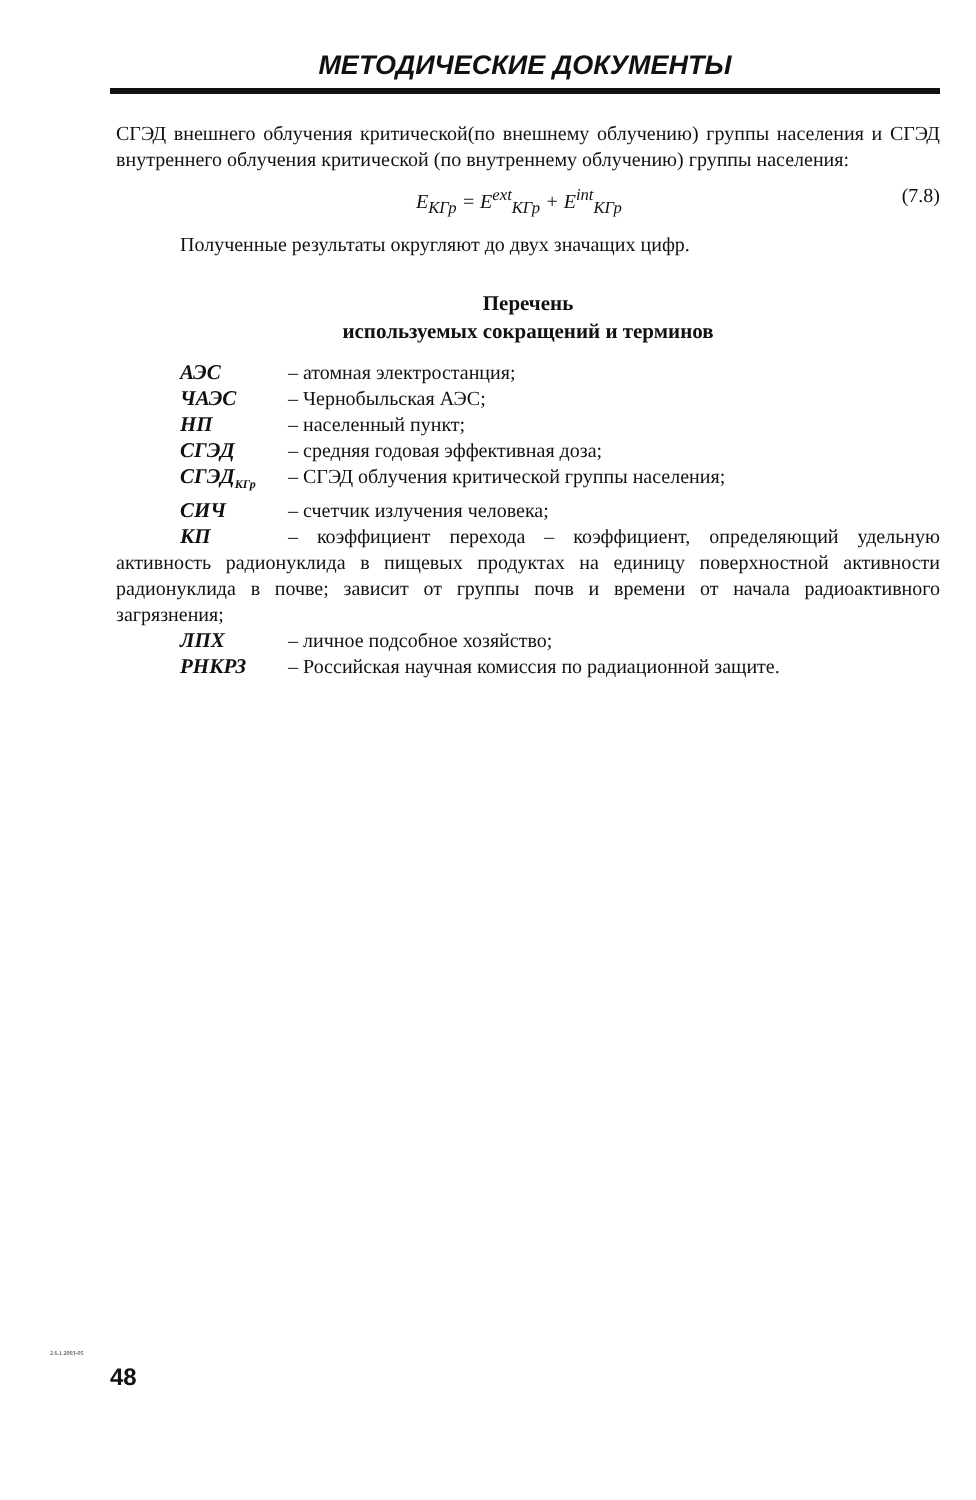МЕТОДИЧЕСКИЕ ДОКУМЕНТЫ
СГЭД внешнего облучения критической(по внешнему облучению) группы населения и СГЭД внутреннего облучения критической (по внутреннему облучению) группы населения:
E<sub>КГр</sub> = E<sup>ext</sup><sub>КГр</sub> + E<sup>int</sup><sub>КГр</sub> (7.8)
Полученные результаты округляют до двух значащих цифр.
Перечень
используемых сокращений и терминов
АЭС – атомная электростанция;
ЧАЭС – Чернобыльская АЭС;
НП – населенный пункт;
СГЭД – средняя годовая эффективная доза;
СГЭД<sub>КГр</sub> – СГЭД облучения критической группы населения;
СИЧ – счетчик излучения человека;
КП – коэффициент перехода – коэффициент, определяющий удельную активность радионуклида в пищевых продуктах на единицу поверхностной активности радионуклида в почве; зависит от группы почв и времени от начала радиоактивного загрязнения;
ЛПХ – личное подсобное хозяйство;
РНКРЗ – Российская научная комиссия по радиационной защите.
2.6.1.2003-05
48